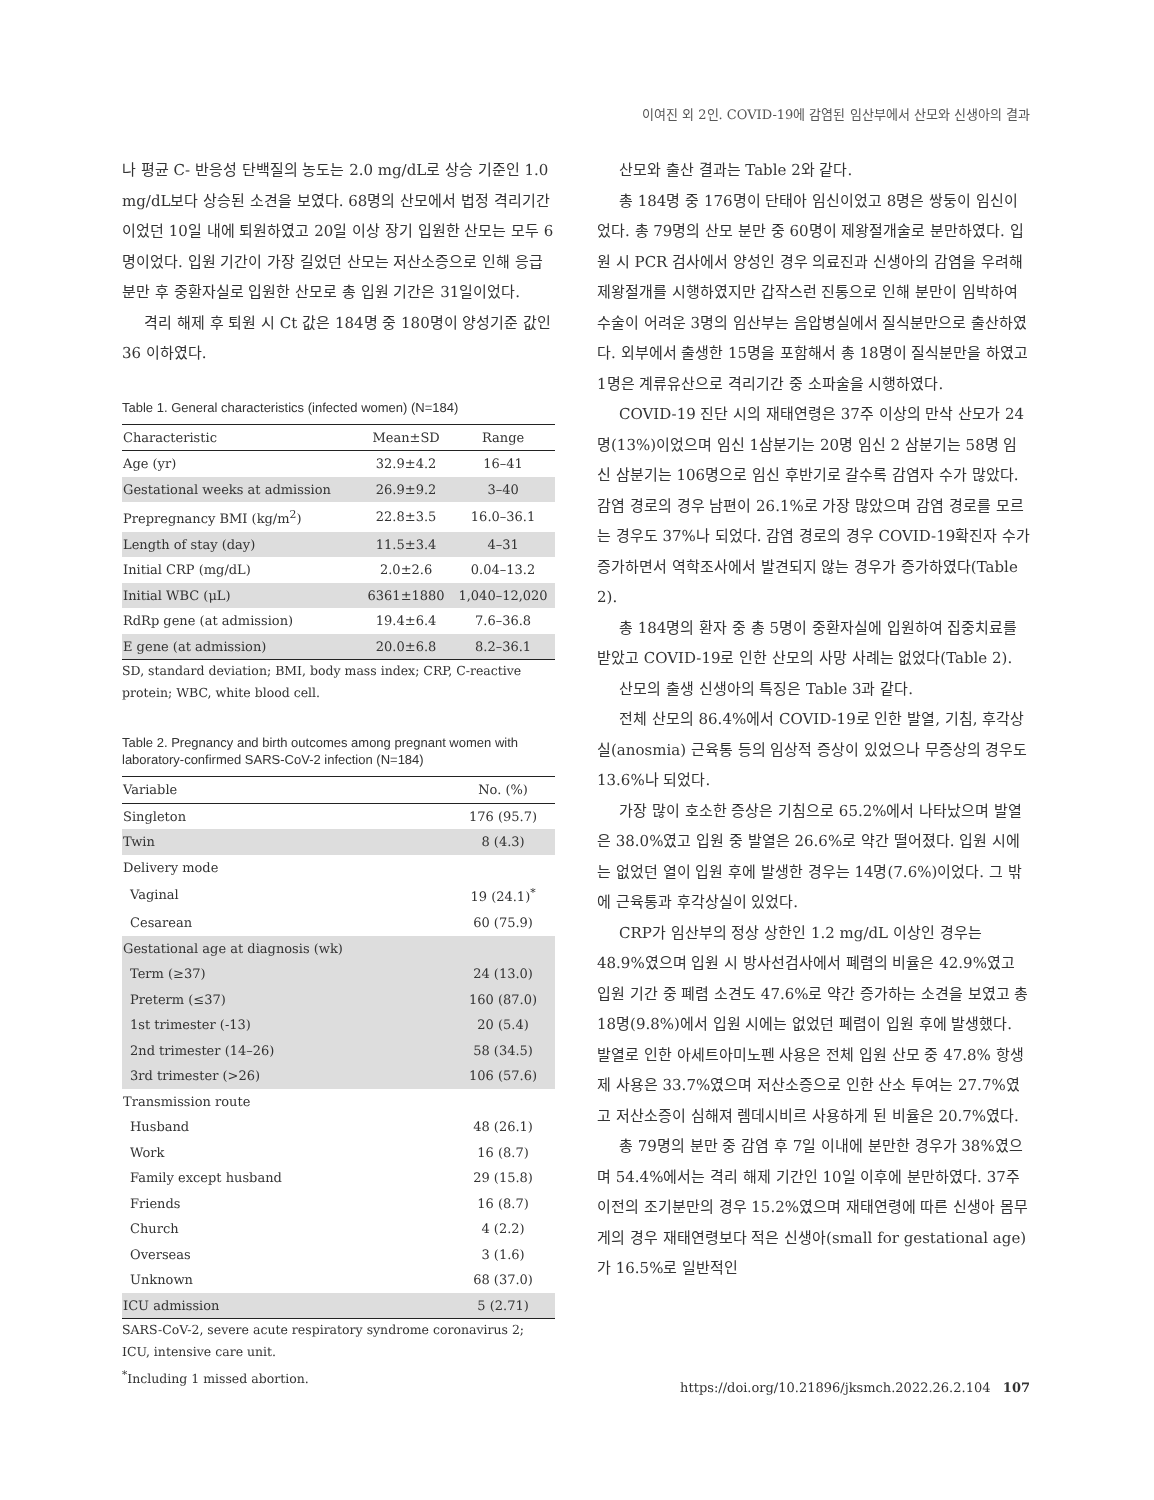이여진 외 2인. COVID-19에 감염된 임산부에서 산모와 신생아의 결과
나 평균 C- 반응성 단백질의 농도는 2.0 mg/dL로 상승 기준인 1.0 mg/dL보다 상승된 소견을 보였다. 68명의 산모에서 법정 격리기간이었던 10일 내에 퇴원하였고 20일 이상 장기 입원한 산모는 모두 6명이었다. 입원 기간이 가장 길었던 산모는 저산소증으로 인해 응급 분만 후 중환자실로 입원한 산모로 총 입원 기간은 31일이었다.
격리 해제 후 퇴원 시 Ct 값은 184명 중 180명이 양성기준 값인 36 이하였다.
Table 1. General characteristics (infected women) (N=184)
| Characteristic | Mean±SD | Range |
| --- | --- | --- |
| Age (yr) | 32.9±4.2 | 16–41 |
| Gestational weeks at admission | 26.9±9.2 | 3–40 |
| Prepregnancy BMI (kg/m<sup>2</sup>) | 22.8±3.5 | 16.0–36.1 |
| Length of stay (day) | 11.5±3.4 | 4–31 |
| Initial CRP (mg/dL) | 2.0±2.6 | 0.04–13.2 |
| Initial WBC (μL) | 6361±1880 | 1,040–12,020 |
| RdRp gene (at admission) | 19.4±6.4 | 7.6–36.8 |
| E gene (at admission) | 20.0±6.8 | 8.2–36.1 |
SD, standard deviation; BMI, body mass index; CRP, C-reactive protein; WBC, white blood cell.
Table 2. Pregnancy and birth outcomes among pregnant women with laboratory-confirmed SARS-CoV-2 infection (N=184)
| Variable | No. (%) |
| --- | --- |
| Singleton | 176 (95.7) |
| Twin | 8 (4.3) |
| Delivery mode | |
| Vaginal | 19 (24.1)<sup>*</sup> |
| Cesarean | 60 (75.9) |
| Gestational age at diagnosis (wk) | |
| Term (≥37) | 24 (13.0) |
| Preterm (≤37) | 160 (87.0) |
| 1st trimester (-13) | 20 (5.4) |
| 2nd trimester (14–26) | 58 (34.5) |
| 3rd trimester (>26) | 106 (57.6) |
| Transmission route | |
| Husband | 48 (26.1) |
| Work | 16 (8.7) |
| Family except husband | 29 (15.8) |
| Friends | 16 (8.7) |
| Church | 4 (2.2) |
| Overseas | 3 (1.6) |
| Unknown | 68 (37.0) |
| ICU admission | 5 (2.71) |
SARS-CoV-2, severe acute respiratory syndrome coronavirus 2; ICU, intensive care unit.
<sup>*</sup> Including 1 missed abortion.
산모와 출산 결과는 Table 2와 같다.
총 184명 중 176명이 단태아 임신이었고 8명은 쌍둥이 임신이었다. 총 79명의 산모 분만 중 60명이 제왕절개술로 분만하였다. 입원 시 PCR 검사에서 양성인 경우 의료진과 신생아의 감염을 우려해 제왕절개를 시행하였지만 갑작스런 진통으로 인해 분만이 임박하여 수술이 어려운 3명의 임산부는 음압병실에서 질식분만으로 출산하였다. 외부에서 출생한 15명을 포함해서 총 18명이 질식분만을 하였고 1명은 계류유산으로 격리기간 중 소파술을 시행하였다.
COVID-19 진단 시의 재태연령은 37주 이상의 만삭 산모가 24명(13%)이었으며 임신 1삼분기는 20명 임신 2 삼분기는 58명 임신 삼분기는 106명으로 임신 후반기로 갈수록 감염자 수가 많았다. 감염 경로의 경우 남편이 26.1%로 가장 많았으며 감염 경로를 모르는 경우도 37%나 되었다. 감염 경로의 경우 COVID-19확진자 수가 증가하면서 역학조사에서 발견되지 않는 경우가 증가하였다(Table 2).
총 184명의 환자 중 총 5명이 중환자실에 입원하여 집중치료를 받았고 COVID-19로 인한 산모의 사망 사례는 없었다(Table 2).
산모의 출생 신생아의 특징은 Table 3과 같다.
전체 산모의 86.4%에서 COVID-19로 인한 발열, 기침, 후각상실(anosmia) 근육통 등의 임상적 증상이 있었으나 무증상의 경우도 13.6%나 되었다.
가장 많이 호소한 증상은 기침으로 65.2%에서 나타났으며 발열은 38.0%였고 입원 중 발열은 26.6%로 약간 떨어졌다. 입원 시에는 없었던 열이 입원 후에 발생한 경우는 14명(7.6%)이었다. 그 밖에 근육통과 후각상실이 있었다.
CRP가 임산부의 정상 상한인 1.2 mg/dL 이상인 경우는 48.9%였으며 입원 시 방사선검사에서 폐렴의 비율은 42.9%였고 입원 기간 중 폐렴 소견도 47.6%로 약간 증가하는 소견을 보였고 총 18명(9.8%)에서 입원 시에는 없었던 폐렴이 입원 후에 발생했다. 발열로 인한 아세트아미노펜 사용은 전체 입원 산모 중 47.8% 항생제 사용은 33.7%였으며 저산소증으로 인한 산소 투여는 27.7%였고 저산소증이 심해져 렘데시비르 사용하게 된 비율은 20.7%였다.
총 79명의 분만 중 감염 후 7일 이내에 분만한 경우가 38%였으며 54.4%에서는 격리 해제 기간인 10일 이후에 분만하였다. 37주 이전의 조기분만의 경우 15.2%였으며 재태연령에 따른 신생아 몸무게의 경우 재태연령보다 적은 신생아(small for gestational age)가 16.5%로 일반적인
https://doi.org/10.21896/jksmch.2022.26.2.104 107